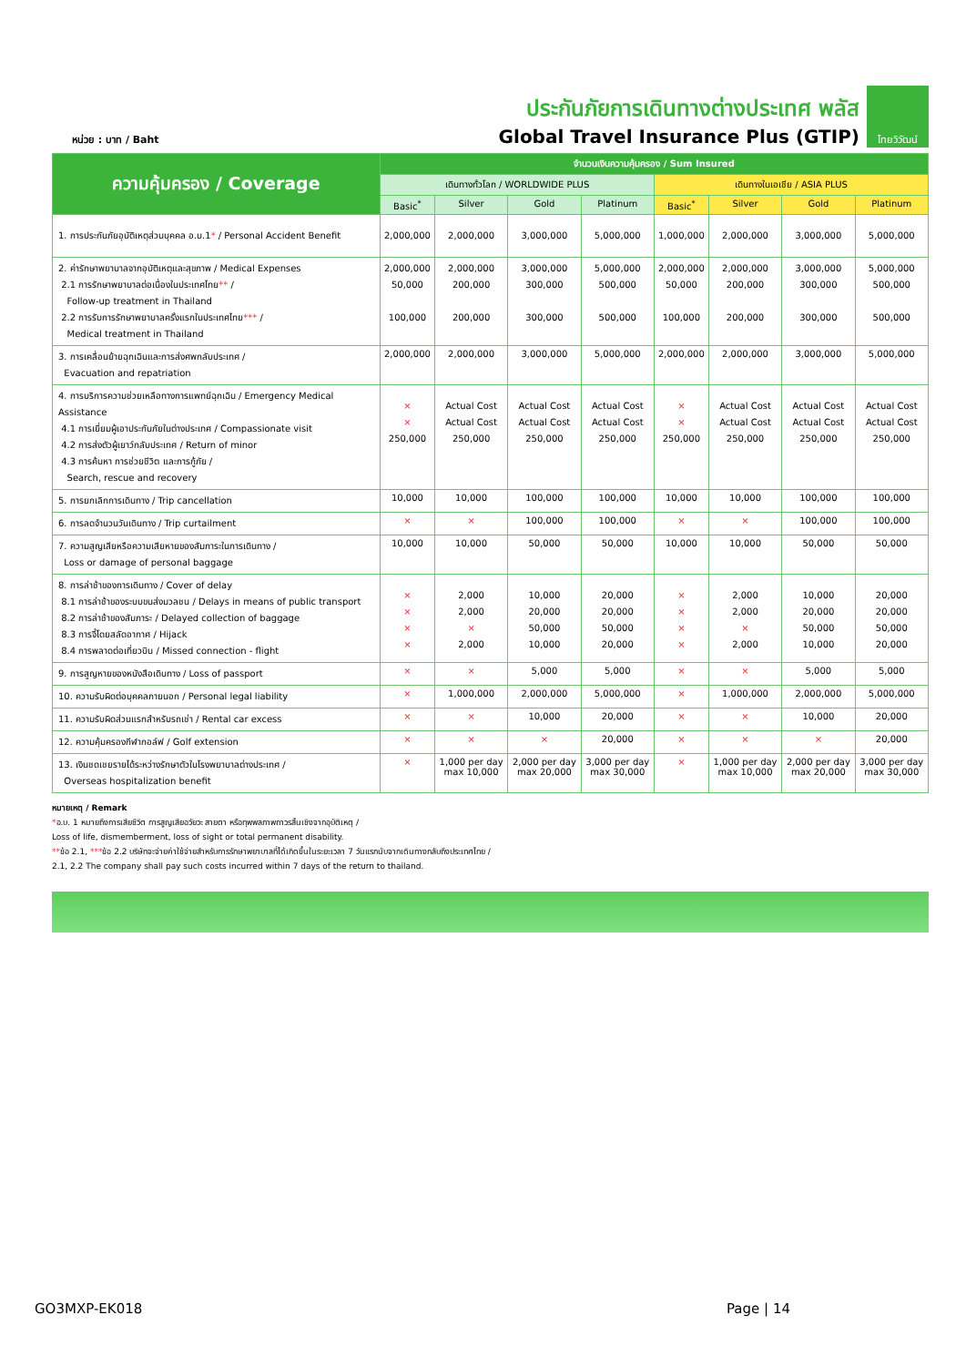หน่วย : บาท / Baht
ประกันภัยการเดินทางต่างประเทศ พลัส
Global Travel Insurance Plus (GTIP)
ไทยวิวัฒน์
| ความคุ้มครอง / Coverage | จำนวนเงินความคุ้มครอง / Sum Insured | | | | | | | |
| --- | --- | --- | --- | --- | --- | --- | --- | --- |
| | เดินทางทั่วโลก / WORLDWIDE PLUS | | | | เดินทางในเอเชีย / ASIA PLUS | | | |
| | Basic<sup>*</sup> | Silver | Gold | Platinum | Basic<sup>*</sup> | Silver | Gold | Platinum |
| 1. การประกันภัยอุบัติเหตุส่วนบุคคล อ.บ.1 * / Personal Accident Benefit | 2,000,000 | 2,000,000 | 3,000,000 | 5,000,000 | 1,000,000 | 2,000,000 | 3,000,000 | 5,000,000 |
| 2. ค่ารักษาพยาบาลจากอุบัติเหตุและสุขภาพ / Medical Expenses 2.1 การรักษาพยาบาลต่อเนื่องในประเทศไทย ** / Follow-up treatment in Thailand 2.2 การรับการรักษาพยาบาลครั้งแรกในประเทศไทย *** / Medical treatment in Thailand | 2,000,000 50,000 100,000 | 2,000,000 200,000 200,000 | 3,000,000 300,000 300,000 | 5,000,000 500,000 500,000 | 2,000,000 50,000 100,000 | 2,000,000 200,000 200,000 | 3,000,000 300,000 300,000 | 5,000,000 500,000 500,000 |
| 3. การเคลื่อนย้ายฉุกเฉินและการส่งศพกลับประเทศ / Evacuation and repatriation | 2,000,000 | 2,000,000 | 3,000,000 | 5,000,000 | 2,000,000 | 2,000,000 | 3,000,000 | 5,000,000 |
| 4. การบริการความช่วยเหลือทางการแพทย์ฉุกเฉิน / Emergency Medical Assistance 4.1 การเยี่ยมผู้เอาประกันภัยในต่างประเทศ / Compassionate visit 4.2 การส่งตัวผู้เยาว์กลับประเทศ / Return of minor 4.3 การค้นหา การช่วยชีวิต และการกู้ภัย / Search, rescue and recovery | × × 250,000 | Actual Cost Actual Cost 250,000 | Actual Cost Actual Cost 250,000 | Actual Cost Actual Cost 250,000 | × × 250,000 | Actual Cost Actual Cost 250,000 | Actual Cost Actual Cost 250,000 | Actual Cost Actual Cost 250,000 |
| 5. การยกเลิกการเดินทาง / Trip cancellation | 10,000 | 10,000 | 100,000 | 100,000 | 10,000 | 10,000 | 100,000 | 100,000 |
| 6. การลดจำนวนวันเดินทาง / Trip curtailment | × | × | 100,000 | 100,000 | × | × | 100,000 | 100,000 |
| 7. ความสูญเสียหรือความเสียหายของสัมภาระในการเดินทาง / Loss or damage of personal baggage | 10,000 | 10,000 | 50,000 | 50,000 | 10,000 | 10,000 | 50,000 | 50,000 |
| 8. การล่าช้าของการเดินทาง / Cover of delay 8.1 การล่าช้าของระบบขนส่งมวลชน / Delays in means of public transport 8.2 การล่าช้าของสัมภาระ / Delayed collection of baggage 8.3 การจี้โดยสลัดอากาศ / Hijack 8.4 การพลาดต่อเที่ยวบิน / Missed connection - flight | × × × × | 2,000 2,000 × 2,000 | 10,000 20,000 50,000 10,000 | 20,000 20,000 50,000 20,000 | × × × × | 2,000 2,000 × 2,000 | 10,000 20,000 50,000 10,000 | 20,000 20,000 50,000 20,000 |
| 9. การสูญหายของหนังสือเดินทาง / Loss of passport | × | × | 5,000 | 5,000 | × | × | 5,000 | 5,000 |
| 10. ความรับผิดต่อบุคคลภายนอก / Personal legal liability | × | 1,000,000 | 2,000,000 | 5,000,000 | × | 1,000,000 | 2,000,000 | 5,000,000 |
| 11. ความรับผิดส่วนแรกสำหรับรถเช่า / Rental car excess | × | × | 10,000 | 20,000 | × | × | 10,000 | 20,000 |
| 12. ความคุ้มครองกีฬากอล์ฟ / Golf extension | × | × | × | 20,000 | × | × | × | 20,000 |
| 13. เงินชดเชยรายได้ระหว่างรักษาตัวในโรงพยาบาลต่างประเทศ / Overseas hospitalization benefit | × | 1,000 per day max 10,000 | 2,000 per day max 20,000 | 3,000 per day max 30,000 | × | 1,000 per day max 10,000 | 2,000 per day max 20,000 | 3,000 per day max 30,000 |
หมายเหตุ / Remark
*อ.บ. 1 หมายถึงการเสียชีวิต การสูญเสียอวัยวะ สายตา หรือทุพพลภาพถาวรสิ้นเชิงจากอุบัติเหตุ /
Loss of life, dismemberment, loss of sight or total permanent disability.
**ข้อ 2.1, ***ข้อ 2.2 บริษัทจะจ่ายค่าใช้จ่ายสำหรับการรักษาพยาบาลที่ได้เกิดขึ้นในระยะเวลา 7 วันแรกนับจากเดินทางกลับถึงประเทศไทย /
2.1, 2.2 The company shall pay such costs incurred within 7 days of the return to thailand.
GO3MXP-EK018 Page | 14